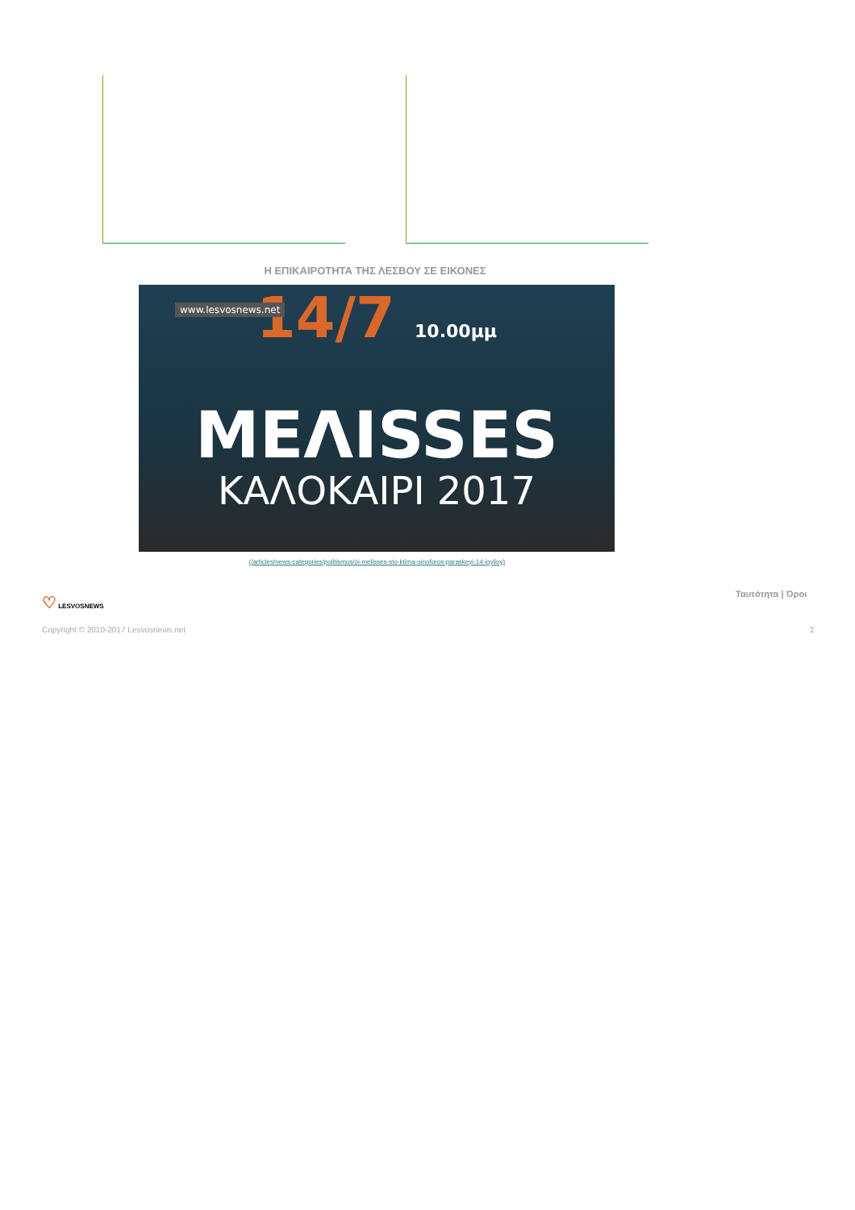Η ΕΠΙΚΑΙΡΟΤΗΤΑ ΤΗΣ ΛΕΣΒΟΥ ΣΕ ΕΙΚΟΝΕΣ
www.lesvosnews.net
14/7 10.00μμ
ΜΕΛISSES
ΚΑΛΟΚΑΙΡΙ 2017
(/articles/news-categories/politismos/oi-melisses-sto-ktima-oinoforos-paraskeyi-14-ioylioy)
♡ LESVOSNEWS Ταυτότητα | Όροι
Copyright © 2010-2017 Lesvosnews.net
Σ